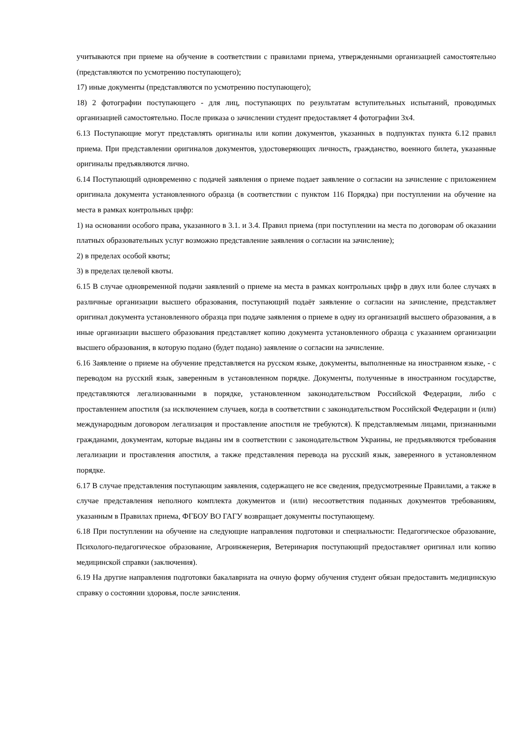учитываются при приеме на обучение в соответствии с правилами приема, утвержденными организацией самостоятельно (представляются по усмотрению поступающего);
17) иные документы (представляются по усмотрению поступающего);
18) 2 фотографии поступающего - для лиц, поступающих по результатам вступительных испытаний, проводимых организацией самостоятельно. После приказа о зачислении студент предоставляет 4 фотографии 3х4.
6.13 Поступающие могут представлять оригиналы или копии документов, указанных в подпунктах пункта 6.12 правил приема. При представлении оригиналов документов, удостоверяющих личность, гражданство, военного билета, указанные оригиналы предъявляются лично.
6.14 Поступающий одновременно с подачей заявления о приеме подает заявление о согласии на зачисление с приложением оригинала документа установленного образца (в соответствии с пунктом 116 Порядка) при поступлении на обучение на места в рамках контрольных цифр:
1) на основании особого права, указанного в 3.1. и 3.4. Правил приема (при поступлении на места по договорам об оказании платных образовательных услуг возможно представление заявления о согласии на зачисление);
2) в пределах особой квоты;
3) в пределах целевой квоты.
6.15 В случае одновременной подачи заявлений о приеме на места в рамках контрольных цифр в двух или более случаях в различные организации высшего образования, поступающий подаёт заявление о согласии на зачисление, представляет оригинал документа установленного образца при подаче заявления о приеме в одну из организаций высшего образования, а в иные организации высшего образования представляет копию документа установленного образца с указанием организации высшего образования, в которую подано (будет подано) заявление о согласии на зачисление.
6.16 Заявление о приеме на обучение представляется на русском языке, документы, выполненные на иностранном языке, - с переводом на русский язык, заверенным в установленном порядке. Документы, полученные в иностранном государстве, представляются легализованными в порядке, установленном законодательством Российской Федерации, либо с проставлением апостиля (за исключением случаев, когда в соответствии с законодательством Российской Федерации и (или) международным договором легализация и проставление апостиля не требуются). К представляемым лицами, признанными гражданами, документам, которые выданы им в соответствии с законодательством Украины, не предъявляются требования легализации и проставления апостиля, а также представления перевода на русский язык, заверенного в установленном порядке.
6.17 В случае представления поступающим заявления, содержащего не все сведения, предусмотренные Правилами, а также в случае представления неполного комплекта документов и (или) несоответствия поданных документов требованиям, указанным в Правилах приема, ФГБОУ ВО ГАГУ возвращает документы поступающему.
6.18 При поступлении на обучение на следующие направления подготовки и специальности: Педагогическое образование, Психолого-педагогическое образование, Агроинженерия, Ветеринария поступающий предоставляет оригинал или копию медицинской справки (заключения).
6.19 На другие направления подготовки бакалавриата на очную форму обучения студент обязан предоставить медицинскую справку о состоянии здоровья, после зачисления.